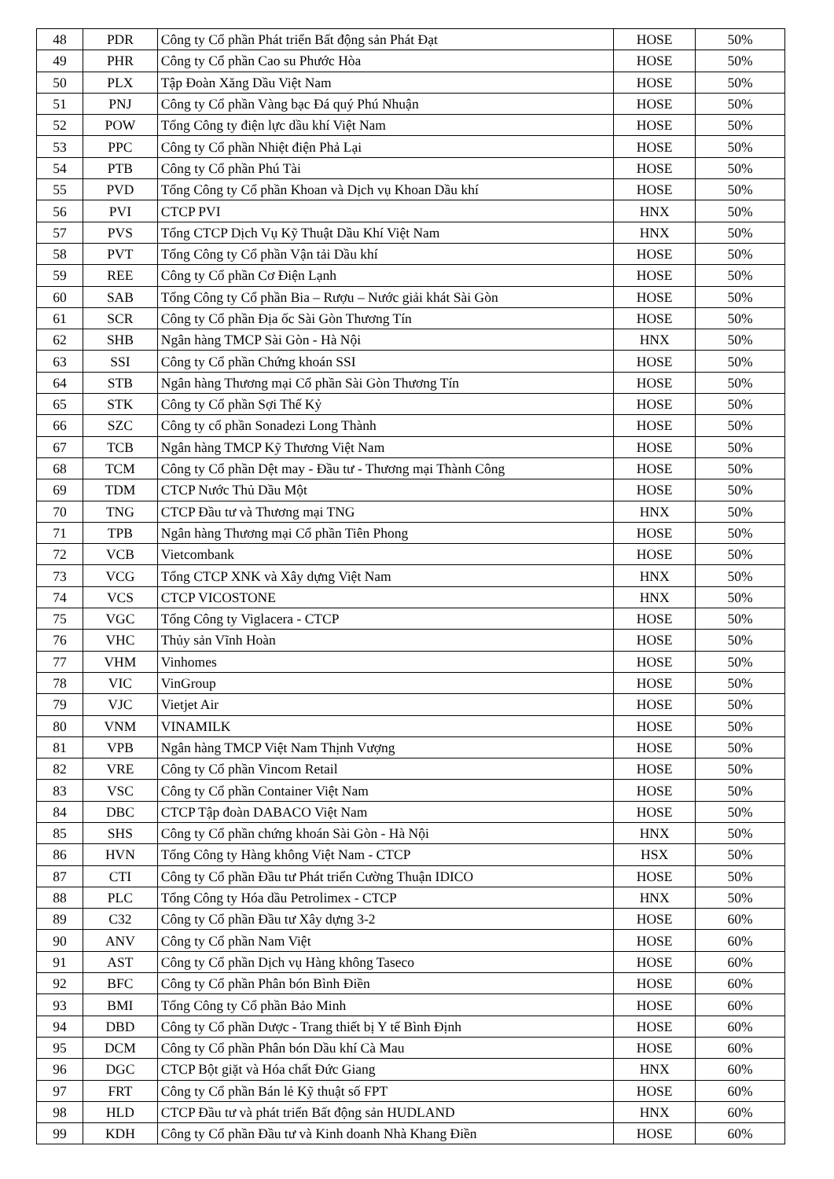| 48 | PDR | Công ty Cổ phần Phát triển Bất động sản Phát Đạt | HOSE | 50% |
| 49 | PHR | Công ty Cổ phần Cao su Phước Hòa | HOSE | 50% |
| 50 | PLX | Tập Đoàn Xăng Dầu Việt Nam | HOSE | 50% |
| 51 | PNJ | Công ty Cổ phần Vàng bạc Đá quý Phú Nhuận | HOSE | 50% |
| 52 | POW | Tổng Công ty điện lực dầu khí Việt Nam | HOSE | 50% |
| 53 | PPC | Công ty Cổ phần Nhiệt điện Phả Lại | HOSE | 50% |
| 54 | PTB | Công ty Cổ phần Phú Tài | HOSE | 50% |
| 55 | PVD | Tổng Công ty Cổ phần Khoan và Dịch vụ Khoan Dầu khí | HOSE | 50% |
| 56 | PVI | CTCP PVI | HNX | 50% |
| 57 | PVS | Tổng CTCP Dịch Vụ Kỹ Thuật Dầu Khí Việt Nam | HNX | 50% |
| 58 | PVT | Tổng Công ty Cổ phần Vận tải Dầu khí | HOSE | 50% |
| 59 | REE | Công ty Cổ phần Cơ Điện Lạnh | HOSE | 50% |
| 60 | SAB | Tổng Công ty Cổ phần Bia – Rượu – Nước giải khát Sài Gòn | HOSE | 50% |
| 61 | SCR | Công ty Cổ phần Địa ốc Sài Gòn Thương Tín | HOSE | 50% |
| 62 | SHB | Ngân hàng TMCP Sài Gòn - Hà Nội | HNX | 50% |
| 63 | SSI | Công ty Cổ phần Chứng khoán SSI | HOSE | 50% |
| 64 | STB | Ngân hàng Thương mại Cổ phần Sài Gòn Thương Tín | HOSE | 50% |
| 65 | STK | Công ty Cổ phần Sợi Thế Kỷ | HOSE | 50% |
| 66 | SZC | Công ty cổ phần Sonadezi Long Thành | HOSE | 50% |
| 67 | TCB | Ngân hàng TMCP Kỹ Thương Việt Nam | HOSE | 50% |
| 68 | TCM | Công ty Cổ phần Dệt may - Đầu tư - Thương mại Thành Công | HOSE | 50% |
| 69 | TDM | CTCP Nước Thủ Dầu Một | HOSE | 50% |
| 70 | TNG | CTCP Đầu tư và Thương mại TNG | HNX | 50% |
| 71 | TPB | Ngân hàng Thương mại Cổ phần Tiên Phong | HOSE | 50% |
| 72 | VCB | Vietcombank | HOSE | 50% |
| 73 | VCG | Tổng CTCP XNK và Xây dựng Việt Nam | HNX | 50% |
| 74 | VCS | CTCP VICOSTONE | HNX | 50% |
| 75 | VGC | Tổng Công ty Viglacera - CTCP | HOSE | 50% |
| 76 | VHC | Thủy sản Vĩnh Hoàn | HOSE | 50% |
| 77 | VHM | Vinhomes | HOSE | 50% |
| 78 | VIC | VinGroup | HOSE | 50% |
| 79 | VJC | Vietjet Air | HOSE | 50% |
| 80 | VNM | VINAMILK | HOSE | 50% |
| 81 | VPB | Ngân hàng TMCP Việt Nam Thịnh Vượng | HOSE | 50% |
| 82 | VRE | Công ty Cổ phần Vincom Retail | HOSE | 50% |
| 83 | VSC | Công ty Cổ phần Container Việt Nam | HOSE | 50% |
| 84 | DBC | CTCP Tập đoàn DABACO Việt Nam | HOSE | 50% |
| 85 | SHS | Công ty Cổ phần chứng khoán Sài Gòn - Hà Nội | HNX | 50% |
| 86 | HVN | Tổng Công ty Hàng không Việt Nam - CTCP | HSX | 50% |
| 87 | CTI | Công ty Cổ phần Đầu tư Phát triển Cường Thuận IDICO | HOSE | 50% |
| 88 | PLC | Tổng Công ty Hóa dầu Petrolimex - CTCP | HNX | 50% |
| 89 | C32 | Công ty Cổ phần Đầu tư Xây dựng 3-2 | HOSE | 60% |
| 90 | ANV | Công ty Cổ phần Nam Việt | HOSE | 60% |
| 91 | AST | Công ty Cổ phần Dịch vụ Hàng không Taseco | HOSE | 60% |
| 92 | BFC | Công ty Cổ phần Phân bón Bình Điền | HOSE | 60% |
| 93 | BMI | Tổng Công ty Cổ phần Bảo Minh | HOSE | 60% |
| 94 | DBD | Công ty Cổ phần Dược - Trang thiết bị Y tế Bình Định | HOSE | 60% |
| 95 | DCM | Công ty Cổ phần Phân bón Dầu khí Cà Mau | HOSE | 60% |
| 96 | DGC | CTCP Bột giặt và Hóa chất Đức Giang | HNX | 60% |
| 97 | FRT | Công ty Cổ phần Bán lẻ Kỹ thuật số FPT | HOSE | 60% |
| 98 | HLD | CTCP Đầu tư và phát triển Bất động sản HUDLAND | HNX | 60% |
| 99 | KDH | Công ty Cổ phần Đầu tư và Kinh doanh Nhà Khang Điền | HOSE | 60% |